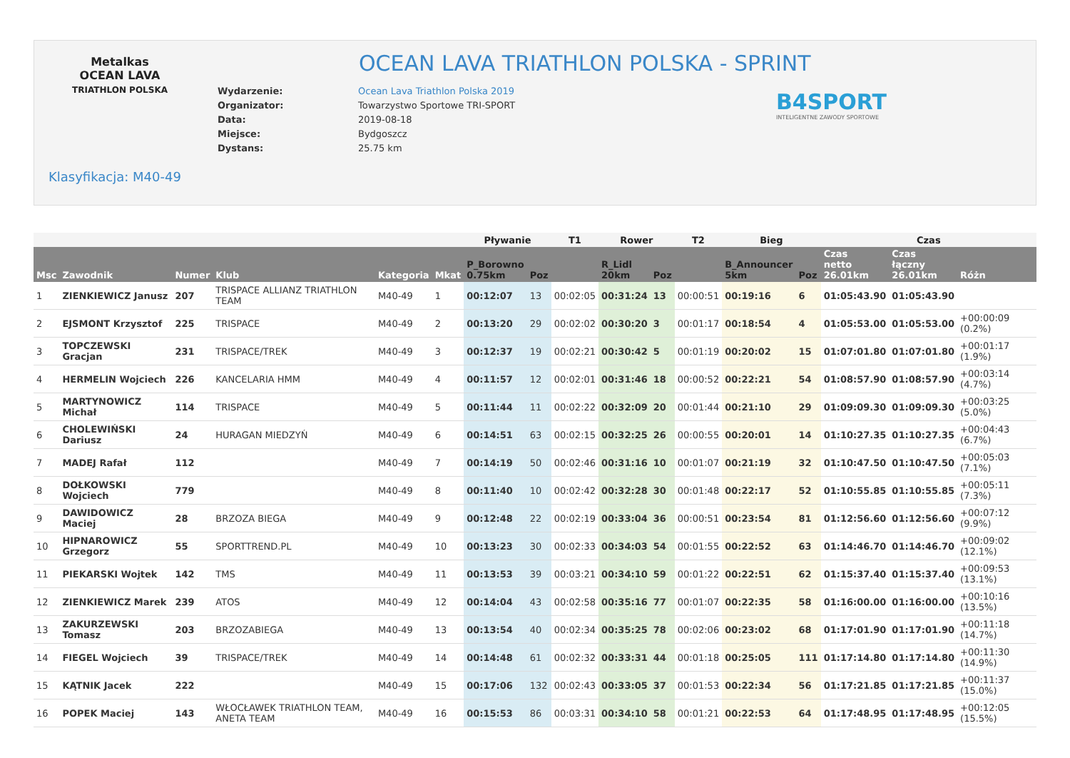Metalkas
OCEAN LAVA
TRIATHLON POLSKA
OCEAN LAVA TRIATHLON POLSKA - SPRINT
| Wydarzenie: | Ocean Lava Triathlon Polska 2019 |
| Organizator: | Towarzystwo Sportowe TRI-SPORT |
| Data: | 2019-08-18 |
| Miejsce: | Bydgoszcz |
| Dystans: | 25.75 km |
B4SPORT
INTELIGENTNE ZAWODY SPORTOWE
Klasyfikacja: M40-49
| | | | | | | Pływanie | | T1 | Rower | | T2 | Bieg | | Czas | | |
| --- | --- | --- | --- | --- | --- | --- | --- | --- | --- | --- | --- | --- | --- | --- | --- | --- |
| Msc | Zawodnik | Numer | Klub | Kategoria | Mkat | P_Borowno 0.75km | Poz | | R_Lidl 20km | Poz | | B_Announcer 5km | Poz | Czas netto 26.01km | Czas łączny 26.01km | Różn |
| 1 | ZIENKIEWICZ Janusz | 207 | TRISPACE ALLIANZ TRIATHLON TEAM | M40-49 | 1 | 00:12:07 | 13 | 00:02:05 | 00:31:24 | 13 | 00:00:51 | 00:19:16 | 6 | 01:05:43.90 | 01:05:43.90 | |
| 2 | EJSMONT Krzysztof | 225 | TRISPACE | M40-49 | 2 | 00:13:20 | 29 | 00:02:02 | 00:30:20 | 3 | 00:01:17 | 00:18:54 | 4 | 01:05:53.00 | 01:05:53.00 | +00:00:09 (0.2%) |
| 3 | TOPCZEWSKI Gracjan | 231 | TRISPACE/TREK | M40-49 | 3 | 00:12:37 | 19 | 00:02:21 | 00:30:42 | 5 | 00:01:19 | 00:20:02 | 15 | 01:07:01.80 | 01:07:01.80 | +00:01:17 (1.9%) |
| 4 | HERMELIN Wojciech | 226 | KANCELARIA HMM | M40-49 | 4 | 00:11:57 | 12 | 00:02:01 | 00:31:46 | 18 | 00:00:52 | 00:22:21 | 54 | 01:08:57.90 | 01:08:57.90 | +00:03:14 (4.7%) |
| 5 | MARTYNOWICZ Michał | 114 | TRISPACE | M40-49 | 5 | 00:11:44 | 11 | 00:02:22 | 00:32:09 | 20 | 00:01:44 | 00:21:10 | 29 | 01:09:09.30 | 01:09:09.30 | +00:03:25 (5.0%) |
| 6 | CHOLEWIŃSKI Dariusz | 24 | HURAGAN MIEDZYŃ | M40-49 | 6 | 00:14:51 | 63 | 00:02:15 | 00:32:25 | 26 | 00:00:55 | 00:20:01 | 14 | 01:10:27.35 | 01:10:27.35 | +00:04:43 (6.7%) |
| 7 | MADEJ Rafał | 112 | | M40-49 | 7 | 00:14:19 | 50 | 00:02:46 | 00:31:16 | 10 | 00:01:07 | 00:21:19 | 32 | 01:10:47.50 | 01:10:47.50 | +00:05:03 (7.1%) |
| 8 | DOŁKOWSKI Wojciech | 779 | | M40-49 | 8 | 00:11:40 | 10 | 00:02:42 | 00:32:28 | 30 | 00:01:48 | 00:22:17 | 52 | 01:10:55.85 | 01:10:55.85 | +00:05:11 (7.3%) |
| 9 | DAWIDOWICZ Maciej | 28 | BRZOZA BIEGA | M40-49 | 9 | 00:12:48 | 22 | 00:02:19 | 00:33:04 | 36 | 00:00:51 | 00:23:54 | 81 | 01:12:56.60 | 01:12:56.60 | +00:07:12 (9.9%) |
| 10 | HIPNAROWICZ Grzegorz | 55 | SPORTTREND.PL | M40-49 | 10 | 00:13:23 | 30 | 00:02:33 | 00:34:03 | 54 | 00:01:55 | 00:22:52 | 63 | 01:14:46.70 | 01:14:46.70 | +00:09:02 (12.1%) |
| 11 | PIEKARSKI Wojtek | 142 | TMS | M40-49 | 11 | 00:13:53 | 39 | 00:03:21 | 00:34:10 | 59 | 00:01:22 | 00:22:51 | 62 | 01:15:37.40 | 01:15:37.40 | +00:09:53 (13.1%) |
| 12 | ZIENKIEWICZ Marek | 239 | ATOS | M40-49 | 12 | 00:14:04 | 43 | 00:02:58 | 00:35:16 | 77 | 00:01:07 | 00:22:35 | 58 | 01:16:00.00 | 01:16:00.00 | +00:10:16 (13.5%) |
| 13 | ZAKURZEWSKI Tomasz | 203 | BRZOZABIEGA | M40-49 | 13 | 00:13:54 | 40 | 00:02:34 | 00:35:25 | 78 | 00:02:06 | 00:23:02 | 68 | 01:17:01.90 | 01:17:01.90 | +00:11:18 (14.7%) |
| 14 | FIEGEL Wojciech | 39 | TRISPACE/TREK | M40-49 | 14 | 00:14:48 | 61 | 00:02:32 | 00:33:31 | 44 | 00:01:18 | 00:25:05 | 111 | 01:17:14.80 | 01:17:14.80 | +00:11:30 (14.9%) |
| 15 | KĄTNIK Jacek | 222 | | M40-49 | 15 | 00:17:06 | 132 | 00:02:43 | 00:33:05 | 37 | 00:01:53 | 00:22:34 | 56 | 01:17:21.85 | 01:17:21.85 | +00:11:37 (15.0%) |
| 16 | POPEK Maciej | 143 | WŁOCŁAWEK TRIATHLON TEAM, ANETA TEAM | M40-49 | 16 | 00:15:53 | 86 | 00:03:31 | 00:34:10 | 58 | 00:01:21 | 00:22:53 | 64 | 01:17:48.95 | 01:17:48.95 | +00:12:05 (15.5%) |